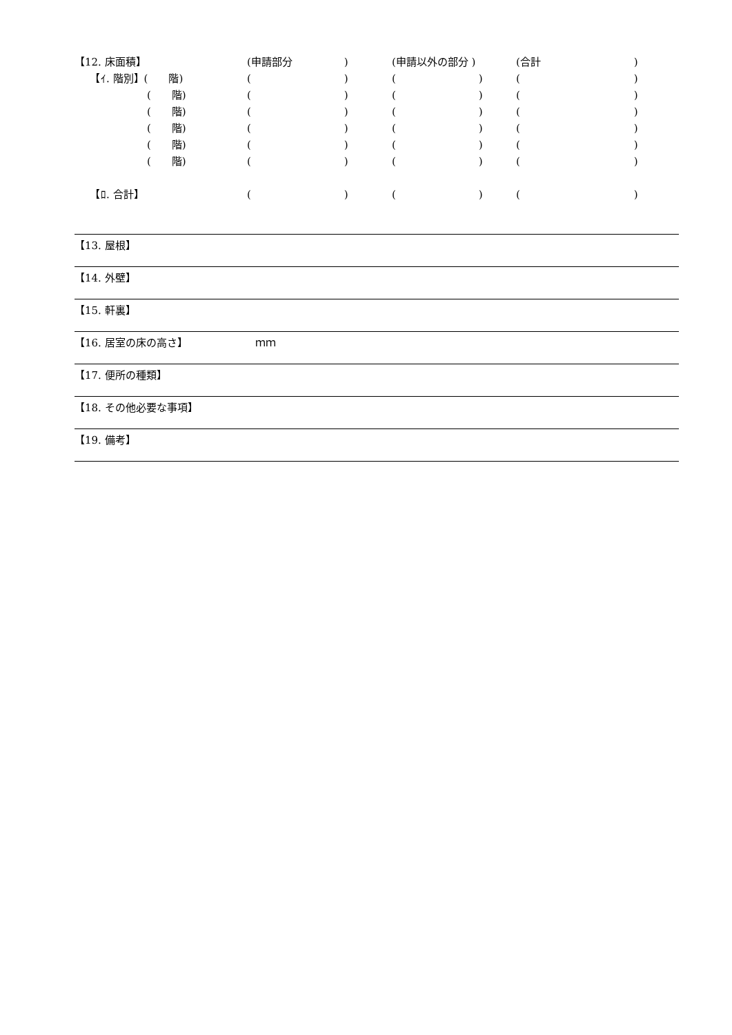| 【12. 床面積】 | (申請部分 ) | (申請以外の部分 ) | (合計 ) |
| 【ｲ. 階別】( 階) | ( ) | ( ) | ( ) |
| ( 階) | ( ) | ( ) | ( ) |
| ( 階) | ( ) | ( ) | ( ) |
| ( 階) | ( ) | ( ) | ( ) |
| ( 階) | ( ) | ( ) | ( ) |
| ( 階) | ( ) | ( ) | ( ) |
| 【ﾛ. 合計】 | ( ) | ( ) | ( ) |
【13. 屋根】
【14. 外壁】
【15. 軒裏】
【16. 居室の床の高さ】　　　　　　　ｍｍ
【17. 便所の種類】
【18. その他必要な事項】
【19. 備考】